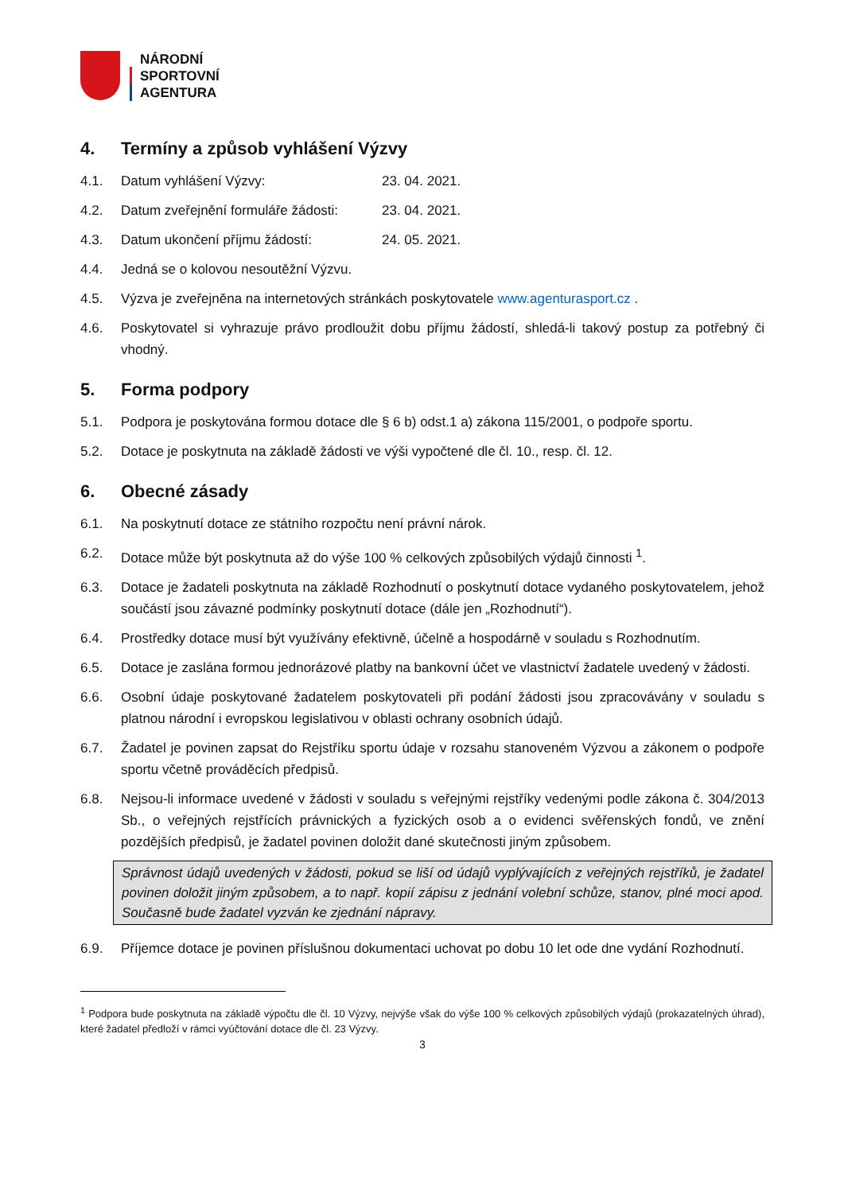NÁRODNÍ
SPORTOVNÍ
AGENTURA
4. Termíny a způsob vyhlášení Výzvy
4.1. Datum vyhlášení Výzvy: 23. 04. 2021.
4.2. Datum zveřejnění formuláře žádosti: 23. 04. 2021.
4.3. Datum ukončení příjmu žádostí: 24. 05. 2021.
4.4. Jedná se o kolovou nesoutěžní Výzvu.
4.5. Výzva je zveřejněna na internetových stránkách poskytovatele www.agenturasport.cz .
4.6. Poskytovatel si vyhrazuje právo prodloužit dobu příjmu žádostí, shledá-li takový postup za potřebný či vhodný.
5. Forma podpory
5.1. Podpora je poskytována formou dotace dle § 6 b) odst.1 a) zákona 115/2001, o podpoře sportu.
5.2. Dotace je poskytnuta na základě žádosti ve výši vypočtené dle čl. 10., resp. čl. 12.
6. Obecné zásady
6.1. Na poskytnutí dotace ze státního rozpočtu není právní nárok.
6.2. Dotace může být poskytnuta až do výše 100 % celkových způsobilých výdajů činnosti <sup>1</sup>.
6.3. Dotace je žadateli poskytnuta na základě Rozhodnutí o poskytnutí dotace vydaného poskytovatelem, jehož součástí jsou závazné podmínky poskytnutí dotace (dále jen „Rozhodnutí“).
6.4. Prostředky dotace musí být využívány efektivně, účelně a hospodárně v souladu s Rozhodnutím.
6.5. Dotace je zaslána formou jednorázové platby na bankovní účet ve vlastnictví žadatele uvedený v žádosti.
6.6. Osobní údaje poskytované žadatelem poskytovateli při podání žádosti jsou zpracovávány v souladu s platnou národní i evropskou legislativou v oblasti ochrany osobních údajů.
6.7. Žadatel je povinen zapsat do Rejstříku sportu údaje v rozsahu stanoveném Výzvou a zákonem o podpoře sportu včetně prováděcích předpisů.
6.8. Nejsou-li informace uvedené v žádosti v souladu s veřejnými rejstříky vedenými podle zákona č. 304/2013 Sb., o veřejných rejstřících právnických a fyzických osob a o evidenci svěřenských fondů, ve znění pozdějších předpisů, je žadatel povinen doložit dané skutečnosti jiným způsobem.
Správnost údajů uvedených v žádosti, pokud se liší od údajů vyplývajících z veřejných rejstříků, je žadatel povinen doložit jiným způsobem, a to např. kopií zápisu z jednání volební schůze, stanov, plné moci apod. Současně bude žadatel vyzván ke zjednání nápravy.
6.9. Příjemce dotace je povinen příslušnou dokumentaci uchovat po dobu 10 let ode dne vydání Rozhodnutí.
<sup>1</sup> Podpora bude poskytnuta na základě výpočtu dle čl. 10 Výzvy, nejvýše však do výše 100 % celkových způsobilých výdajů (prokazatelných úhrad), které žadatel předloží v rámci vyúčtování dotace dle čl. 23 Výzvy.
3